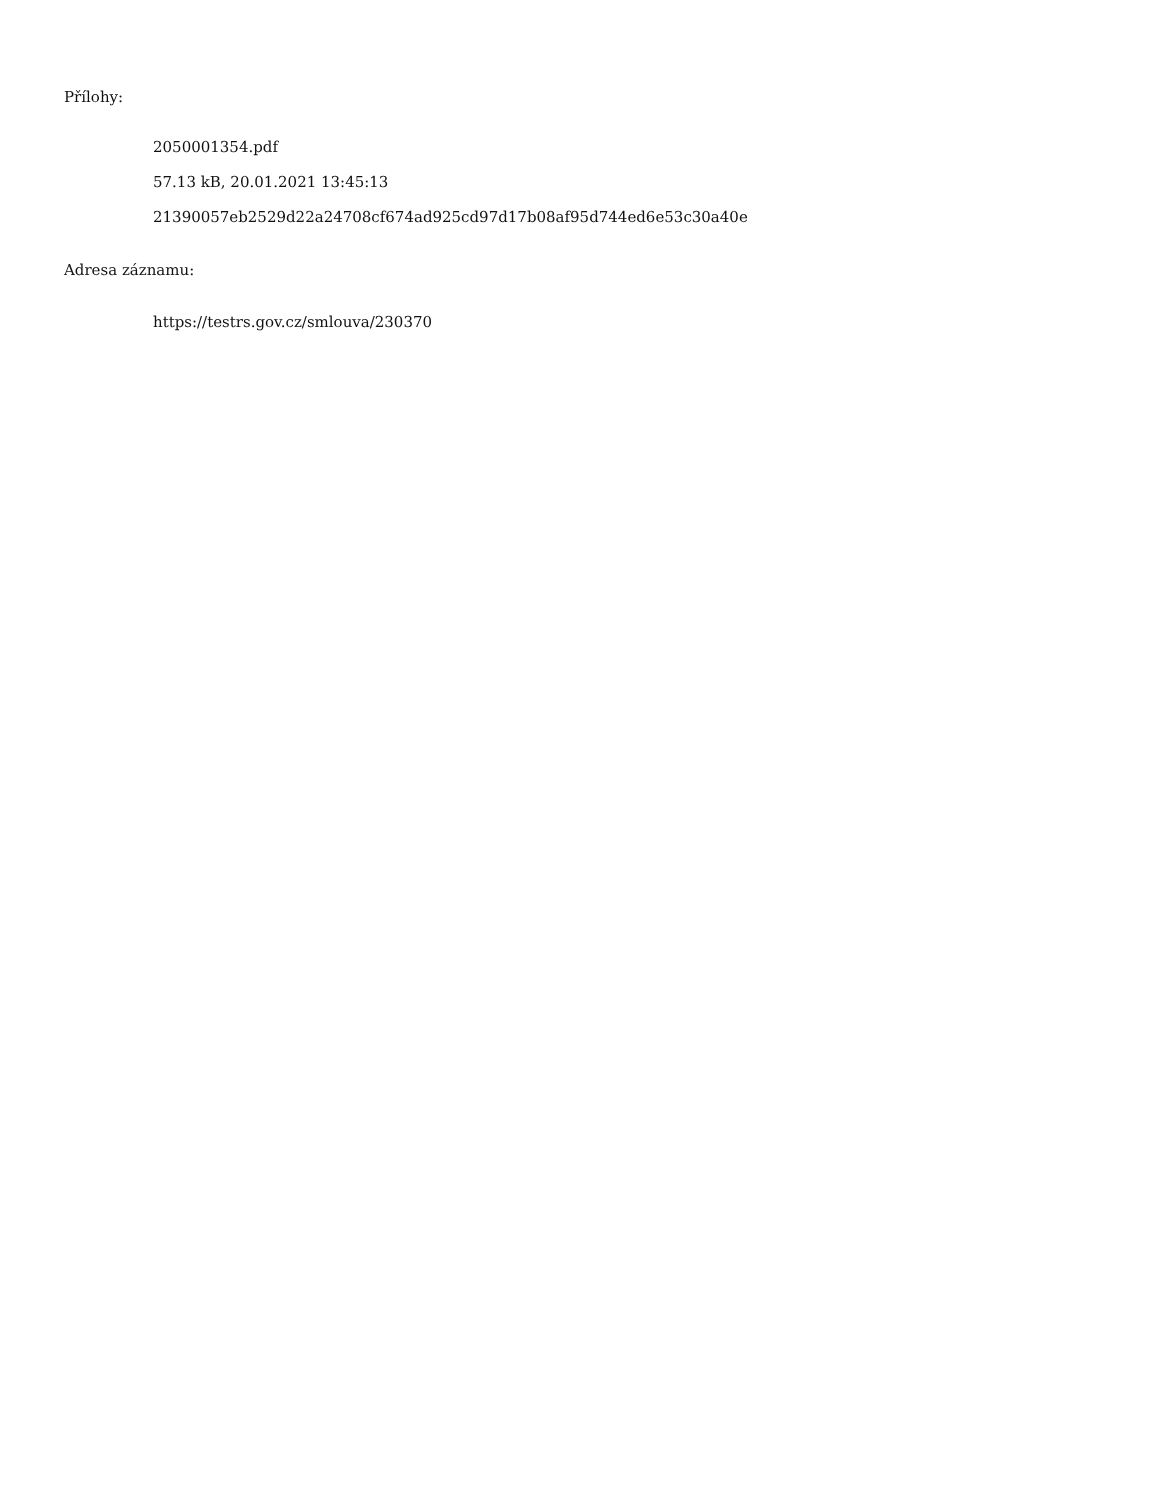Přílohy:
2050001354.pdf
57.13 kB, 20.01.2021 13:45:13
21390057eb2529d22a24708cf674ad925cd97d17b08af95d744ed6e53c30a40e
Adresa záznamu:
https://testrs.gov.cz/smlouva/230370